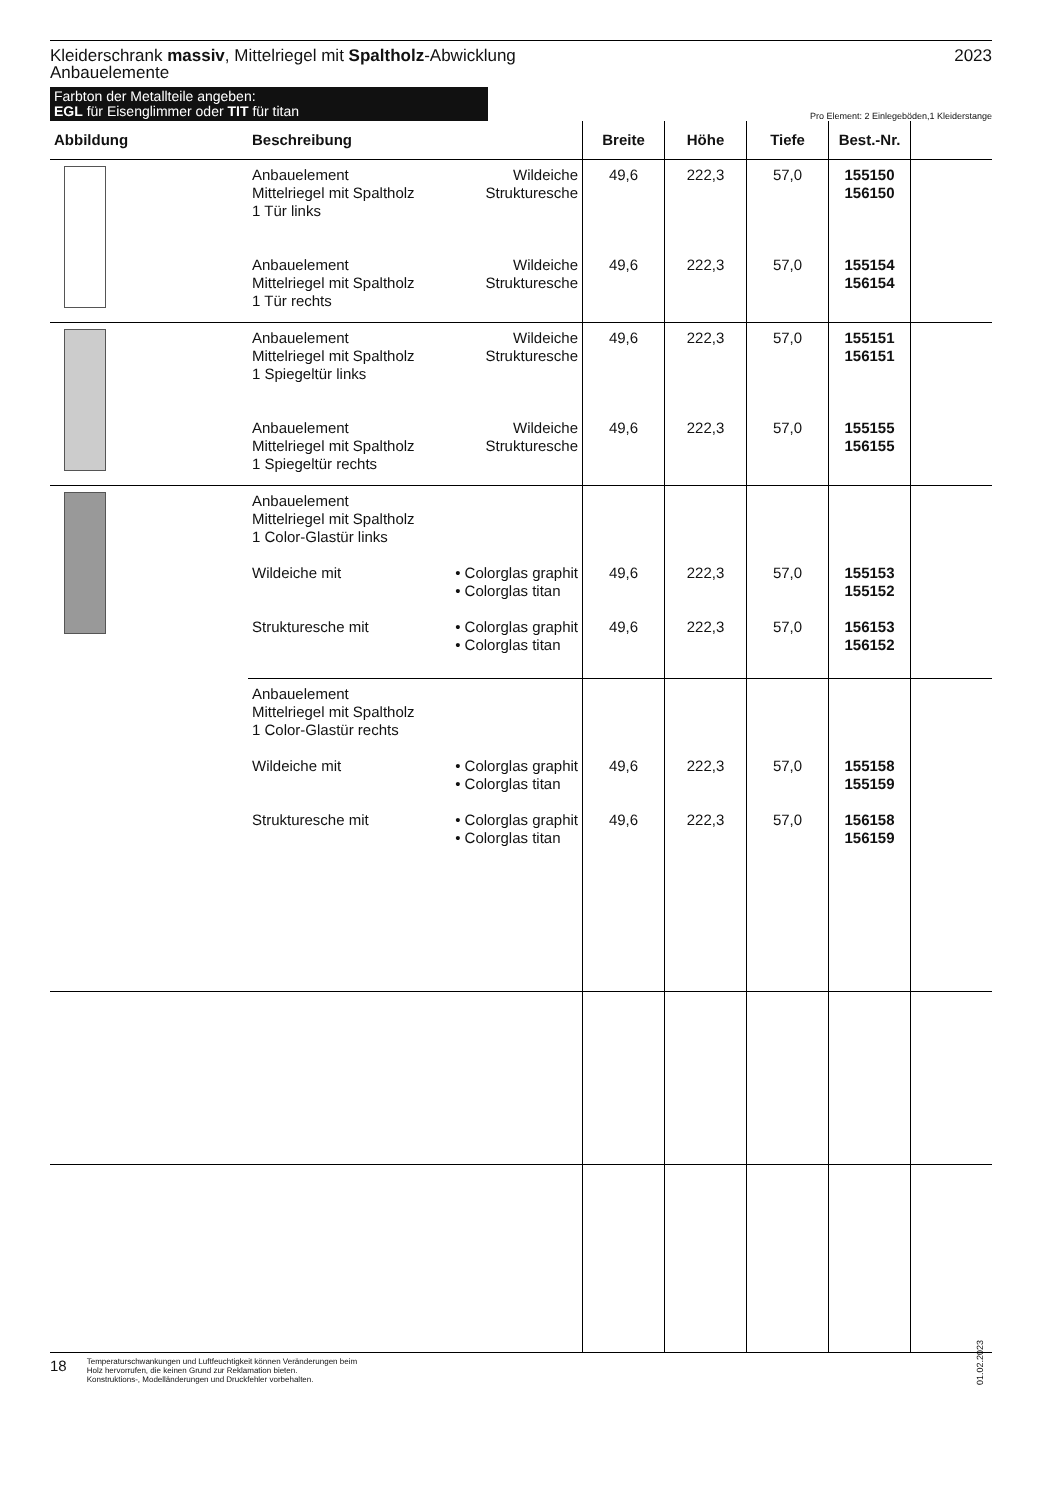Kleiderschrank massiv, Mittelriegel mit Spaltholz-Abwicklung
Anbauelemente
2023
Farbton der Metallteile angeben:
EGL für Eisenglimmer oder TIT für titan
Pro Element: 2 Einlegeböden,1 Kleiderstange
| Abbildung | Beschreibung | | Breite | Höhe | Tiefe | Best.-Nr. | |
| --- | --- | --- | --- | --- | --- | --- | --- |
| | Anbauelement Mittelriegel mit Spaltholz 1 Tür links | Wildeiche Strukturesche | 49,6 | 222,3 | 57,0 | 155150 156150 | |
| | Anbauelement Mittelriegel mit Spaltholz 1 Tür rechts | Wildeiche Strukturesche | 49,6 | 222,3 | 57,0 | 155154 156154 | |
| | Anbauelement Mittelriegel mit Spaltholz 1 Spiegeltür links | Wildeiche Strukturesche | 49,6 | 222,3 | 57,0 | 155151 156151 | |
| | Anbauelement Mittelriegel mit Spaltholz 1 Spiegeltür rechts | Wildeiche Strukturesche | 49,6 | 222,3 | 57,0 | 155155 156155 | |
| | Anbauelement Mittelriegel mit Spaltholz 1 Color-Glastür links Wildeiche mit • Colorglas graphit • Colorglas titan Strukturesche mit • Colorglas graphit • Colorglas titan | | 49,6 49,6 | 222,3 222,3 | 57,0 57,0 | 155153 155152 156153 156152 | |
| | Anbauelement Mittelriegel mit Spaltholz 1 Color-Glastür rechts Wildeiche mit • Colorglas graphit • Colorglas titan Strukturesche mit • Colorglas graphit • Colorglas titan | | 49,6 49,6 | 222,3 222,3 | 57,0 57,0 | 155158 155159 156158 156159 | |
18 Temperaturschwankungen und Luftfeuchtigkeit können Veränderungen beim
Holz hervorrufen, die keinen Grund zur Reklamation bieten.
Konstruktions-, Modelländerungen und Druckfehler vorbehalten.
01.02.2023